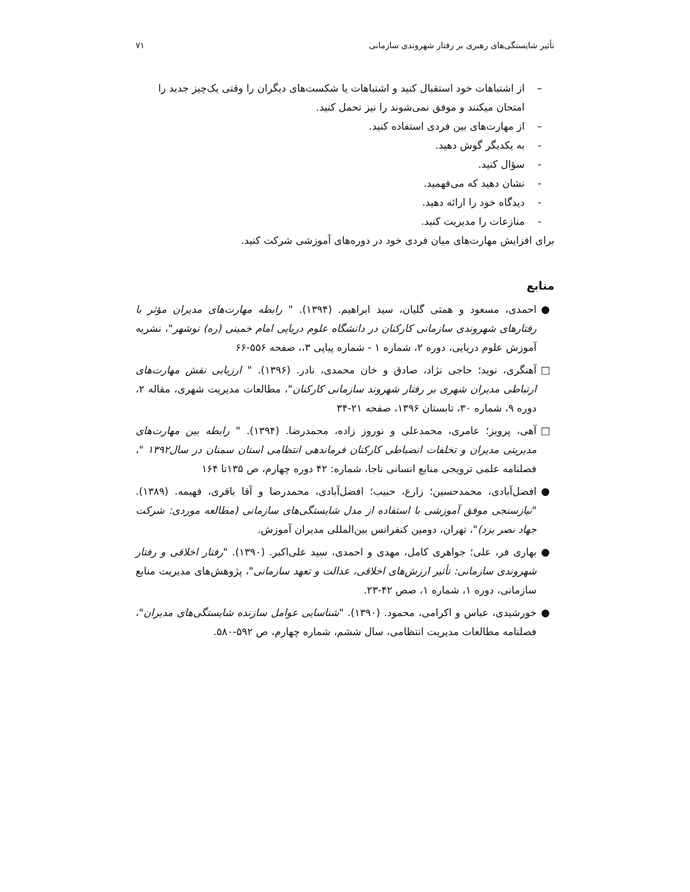تأثیر شایستگی‌های رهبری بر رفتار شهروندی سازمانی ۷۱
– از اشتباهات خود استقبال کنید و اشتباهات یا شکست‌های دیگران را وقتی یک‌چیز جدید را امتحان میکنند و موفق نمی‌شوند را نیز تحمل کنید.
– از مهارت‌های بین فردی استفاده کنید.
- به یکدیگر گوش دهید.
- سؤال کنید.
- نشان دهید که می‌فهمید.
- دیدگاه خود را ارائه دهید.
- منازعات را مدیریت کنید.
برای افزایش مهارت‌های میان فردی خود در دوره‌های آموزشی شرکت کنید.
منابع
● احمدی، مسعود و همتی گلیان، سید ابراهیم. (۱۳۹۴). " رابطه مهارت‌های مدیران مؤثر با رفتارهای شهروندی سازمانی کارکنان در دانشگاه علوم دریایی امام خمینی (ره) نوشهر"، نشریه آموزش علوم دریایی، دوره ۲، شماره ۱ - شماره پیاپی ۳،، صفحه ۵۵۶-۶۶
□ آهنگری، نوید؛ حاجی نژاد، صادق و خان محمدی، نادر. (۱۳۹۶). " ارزیابی نقش مهارت‌های ارتباطی مدیران شهری بر رفتار شهروند سازمانی کارکنان"، مطالعات مدیریت شهری، مقاله ۲، دوره ۹، شماره ۳۰، تابستان ۱۳۹۶، صفحه ۲۱-۳۴
□ آهی، پرویز؛ عامری، محمدعلی و نوروز زاده، محمدرضا. (۱۳۹۴). " رابطه بین مهارت‌های مدیریتی مدیران و تخلفات انضباطی کارکنان فرماندهی انتظامی استان سمنان در سال۱۳۹۲ "، فصلنامه علمی ترویجی منابع انسانی ناجا، شماره: ۴۲ دوره چهارم، ص ۱۳۵تا ۱۶۴
● افضل‌آبادی، محمدحسین؛ زارع، حبیب؛ افضل‌آبادی، محمدرضا و آقا باقری، فهیمه. (۱۳۸۹). "نیازسنجی موفق آموزشی با استفاده از مدل شایستگی‌های سازمانی (مطالعه موردی: شرکت جهاد نصر یزد)"، تهران، دومین کنفرانس بین‌المللی مدیران آموزش.
● بهاری فر، علی؛ جواهری کامل، مهدی و احمدی، سید علی‌اکبر. (۱۳۹۰). "رفتار اخلاقی و رفتار شهروندی سازمانی: تأثیر ارزش‌های اخلاقی، عدالت و تعهد سازمانی"، پژوهش‌های مدیریت منابع سازمانی، دوره ۱، شماره ۱، صص ۴۲-۲۳.
● خورشیدی، عباس و اکرامی، محمود. (۱۳۹۰). "شناسایی عوامل سازنده شایستگی‌های مدیران"، فصلنامه مطالعات مدیریت انتظامی، سال ششم، شماره چهارم، ص ۵۹۲-۵۸۰.